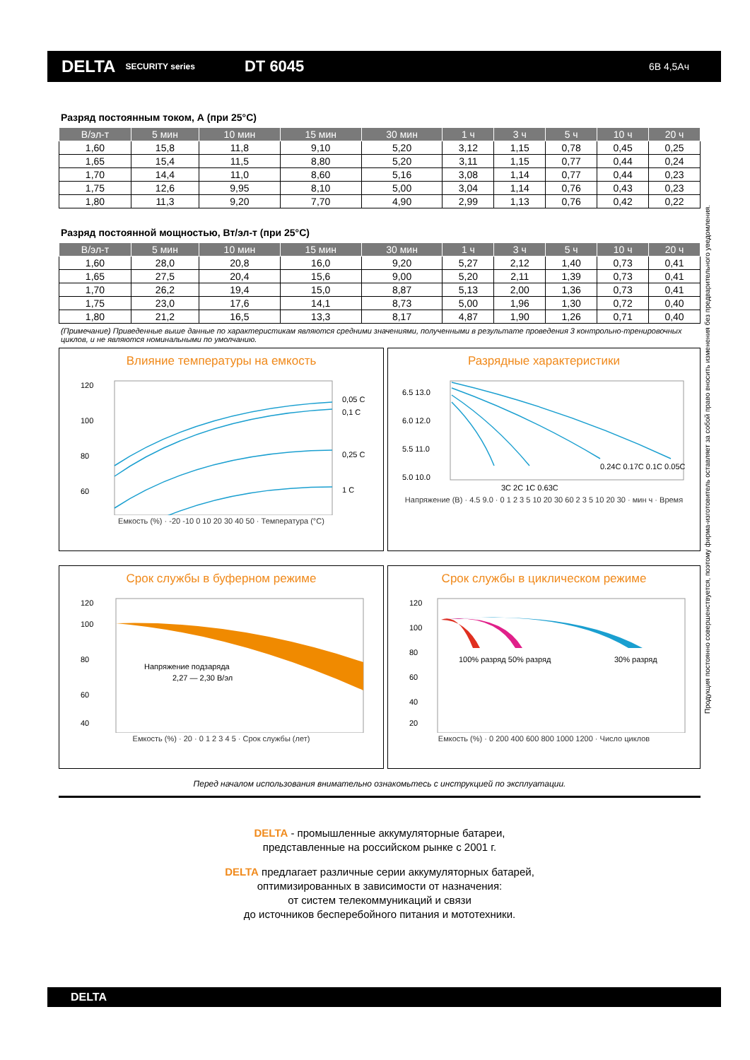DELTA SECURITY series DT 6045 6В 4,5Ач
Разряд постоянным током, А (при 25°С)
| В/эл-т | 5 мин | 10 мин | 15 мин | 30 мин | 1 ч | 3 ч | 5 ч | 10 ч | 20 ч |
| --- | --- | --- | --- | --- | --- | --- | --- | --- | --- |
| 1,60 | 15,8 | 11,8 | 9,10 | 5,20 | 3,12 | 1,15 | 0,78 | 0,45 | 0,25 |
| 1,65 | 15,4 | 11,5 | 8,80 | 5,20 | 3,11 | 1,15 | 0,77 | 0,44 | 0,24 |
| 1,70 | 14,4 | 11,0 | 8,60 | 5,16 | 3,08 | 1,14 | 0,77 | 0,44 | 0,23 |
| 1,75 | 12,6 | 9,95 | 8,10 | 5,00 | 3,04 | 1,14 | 0,76 | 0,43 | 0,23 |
| 1,80 | 11,3 | 9,20 | 7,70 | 4,90 | 2,99 | 1,13 | 0,76 | 0,42 | 0,22 |
Разряд постоянной мощностью, Вт/эл-т (при 25°С)
| В/эл-т | 5 мин | 10 мин | 15 мин | 30 мин | 1 ч | 3 ч | 5 ч | 10 ч | 20 ч |
| --- | --- | --- | --- | --- | --- | --- | --- | --- | --- |
| 1,60 | 28,0 | 20,8 | 16,0 | 9,20 | 5,27 | 2,12 | 1,40 | 0,73 | 0,41 |
| 1,65 | 27,5 | 20,4 | 15,6 | 9,00 | 5,20 | 2,11 | 1,39 | 0,73 | 0,41 |
| 1,70 | 26,2 | 19,4 | 15,0 | 8,87 | 5,13 | 2,00 | 1,36 | 0,73 | 0,41 |
| 1,75 | 23,0 | 17,6 | 14,1 | 8,73 | 5,00 | 1,96 | 1,30 | 0,72 | 0,40 |
| 1,80 | 21,2 | 16,5 | 13,3 | 8,17 | 4,87 | 1,90 | 1,26 | 0,71 | 0,40 |
(Примечание) Приведенные выше данные по характеристикам являются средними значениями, полученными в результате проведения 3 контрольно-тренировочных циклов, и не являются номинальными по умолчанию.
Влияние температуры на емкость
0,05 C
0,1 C
0,25 C
1 C
120
100
80
60
Емкость (%) · -20 -10 0 10 20 30 40 50 · Температура (°С)
Разрядные характеристики
6.5 13.0
6.0 12.0
5.5 11.0
5.0 10.0
3C 2C 1C 0.63C
0.24C 0.17C 0.1C 0.05C
Напряжение (В) · 4.5 9.0 · 0 1 2 3 5 10 20 30 60 2 3 5 10 20 30 · мин ч · Время
Срок службы в буферном режиме
Напряжение подзаряда
2,27 — 2,30 В/эл
120
100
80
60
40
Емкость (%) · 20 · 0 1 2 3 4 5 · Срок службы (лет)
Срок службы в циклическом режиме
100% разряд 50% разряд
30% разряд
120
100
80
60
40
20
Емкость (%) · 0 200 400 600 800 1000 1200 · Число циклов
Перед началом использования внимательно ознакомьтесь с инструкцией по эксплуатации.
DELTA - промышленные аккумуляторные батареи,
представленные на российском рынке с 2001 г.
DELTA предлагает различные серии аккумуляторных батарей,
оптимизированных в зависимости от назначения:
от систем телекоммуникаций и связи
до источников бесперебойного питания и мототехники.
Продукция постоянно совершенствуется, поэтому фирма-изготовитель оставляет за собой право вносить изменения без предварительного уведомления.
DELTA